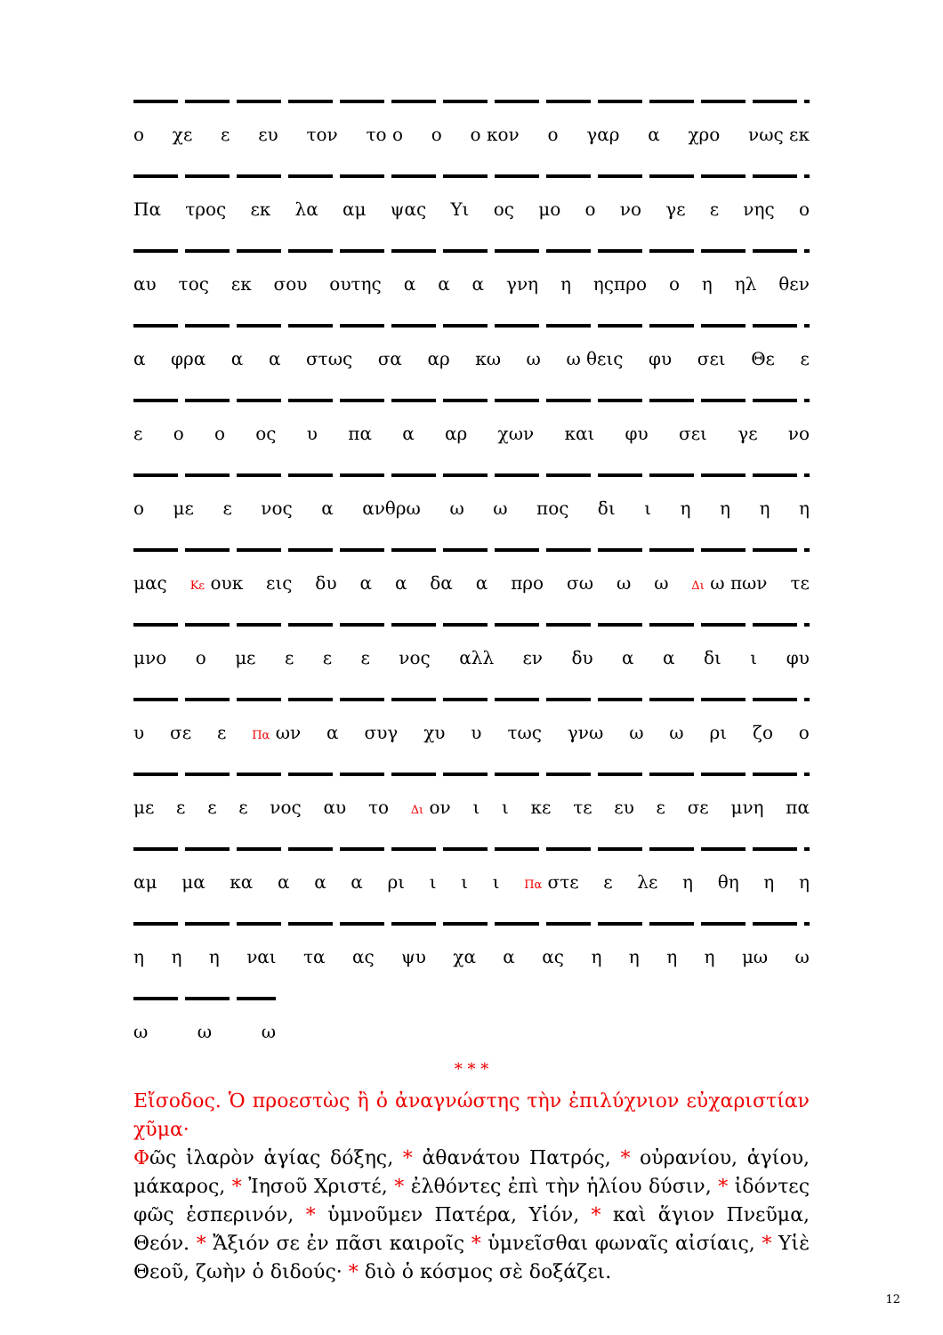ο χε ε ευ τον το ο ο ο κον ο γαρ α χρο νως εκ
Πα τρος εκ λα αμ ψας Υι ος μο ο νο γε ε νης ο
αυ τος εκ σου ουτης α α α γνη η ηςπρο ο η ηλ θεν
α φρα α α στως σα αρ κω ω ω θεις φυ σει Θε ε
ε ο ο ος υ πα α αρ χων και φυ σει γε νο
ο με ε νος α ανθρω ω ω πος δι ιηηηη
μας Κε ουκ εις δυ α α δα α προ σω ω ω Δι ω πων τε
μνο ο με ε ε ε νος αλλ εν δυ α α δι ι φυ
υ σε ε Πα ων α συγ χυ υ τως γνω ω ω ρι ζο ο
με ε ε ε νος αυ το Δι ον ι ι κε τε ευ ε σε μνη πα
αμ μα κα α α α ρι ι ι ι Πα στε ε λε η θη η η
η η η ναι τα ας ψυ χα α ας ηηηη μω ω
ω ω ω
* * *
Εἴσοδος. Ὁ προεστὼς ἢ ὁ ἀναγνώστης τὴν ἐπιλύχνιον εὐχαριστίαν χῦμα·
Φῶς ἱλαρὸν ἁγίας δόξης, * ἀθανάτου Πατρός, * οὐρανίου, ἁγίου, μάκαρος, * Ἰησοῦ Χριστέ, * ἐλθόντες ἐπὶ τὴν ἡλίου δύσιν, * ἰδόντες φῶς ἑσπερινόν, * ὑμνοῦμεν Πατέρα, Υἱόν, * καὶ ἅγιον Πνεῦμα, Θεόν. * Ἄξιόν σε ἐν πᾶσι καιροῖς * ὑμνεῖσθαι φωναῖς αἰσίαις, * Υἱὲ Θεοῦ, ζωὴν ὁ διδούς· * διὸ ὁ κόσμος σὲ δοξάζει.
12